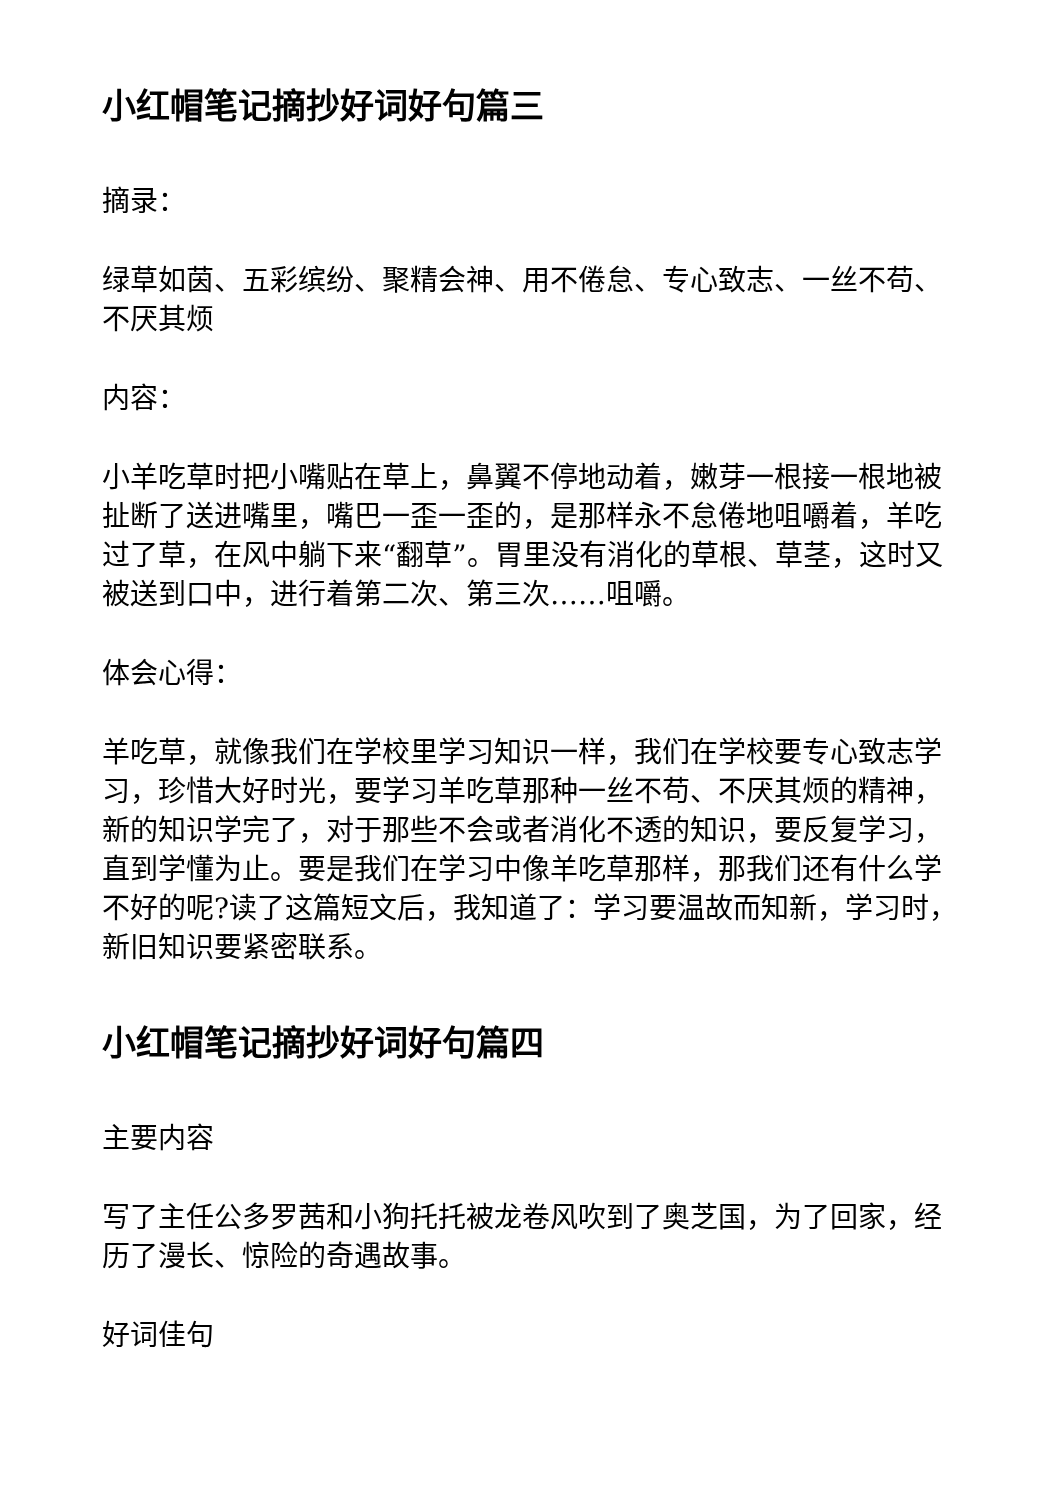小红帽笔记摘抄好词好句篇三
摘录：
绿草如茵、五彩缤纷、聚精会神、用不倦怠、专心致志、一丝不苟、不厌其烦
内容：
小羊吃草时把小嘴贴在草上，鼻翼不停地动着，嫩芽一根接一根地被扯断了送进嘴里，嘴巴一歪一歪的，是那样永不怠倦地咀嚼着，羊吃过了草，在风中躺下来“翻草”。胃里没有消化的草根、草茎，这时又被送到口中，进行着第二次、第三次……咀嚼。
体会心得：
羊吃草，就像我们在学校里学习知识一样，我们在学校要专心致志学习，珍惜大好时光，要学习羊吃草那种一丝不苟、不厌其烦的精神，新的知识学完了，对于那些不会或者消化不透的知识，要反复学习，直到学懂为止。要是我们在学习中像羊吃草那样，那我们还有什么学不好的呢?读了这篇短文后，我知道了：学习要温故而知新，学习时，新旧知识要紧密联系。
小红帽笔记摘抄好词好句篇四
主要内容
写了主任公多罗茜和小狗托托被龙卷风吹到了奥芝国，为了回家，经历了漫长、惊险的奇遇故事。
好词佳句